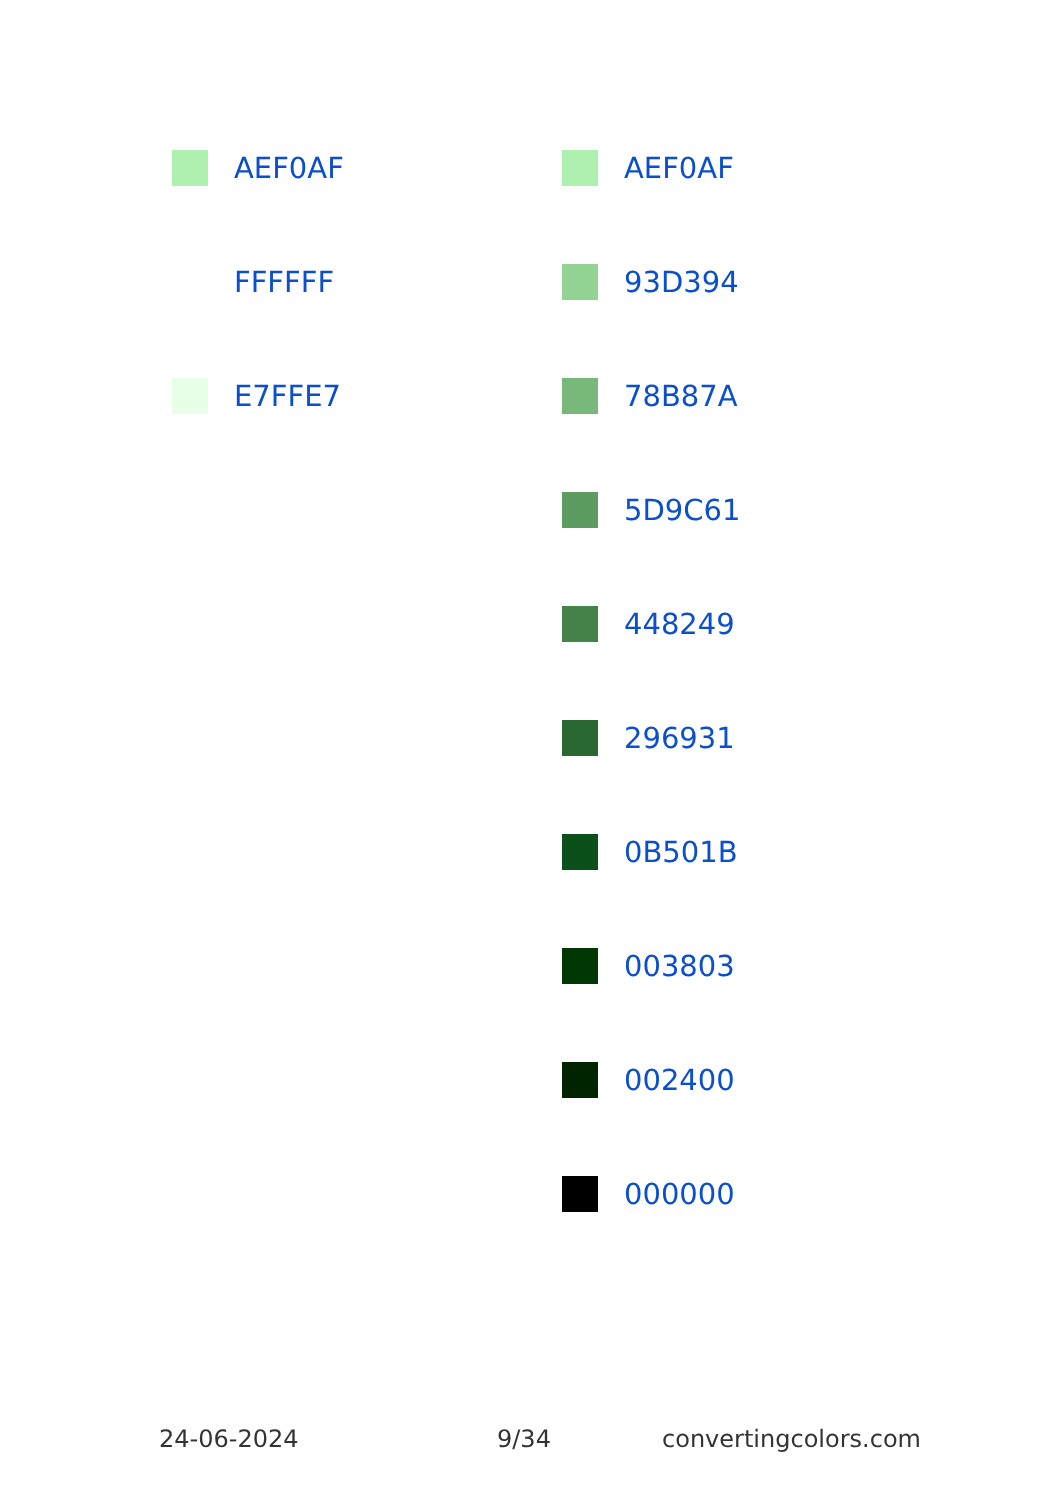AEF0AF
FFFFFF
E7FFE7
AEF0AF
93D394
78B87A
5D9C61
448249
296931
0B501B
003803
002400
000000
24-06-2024 9/34 convertingcolors.com